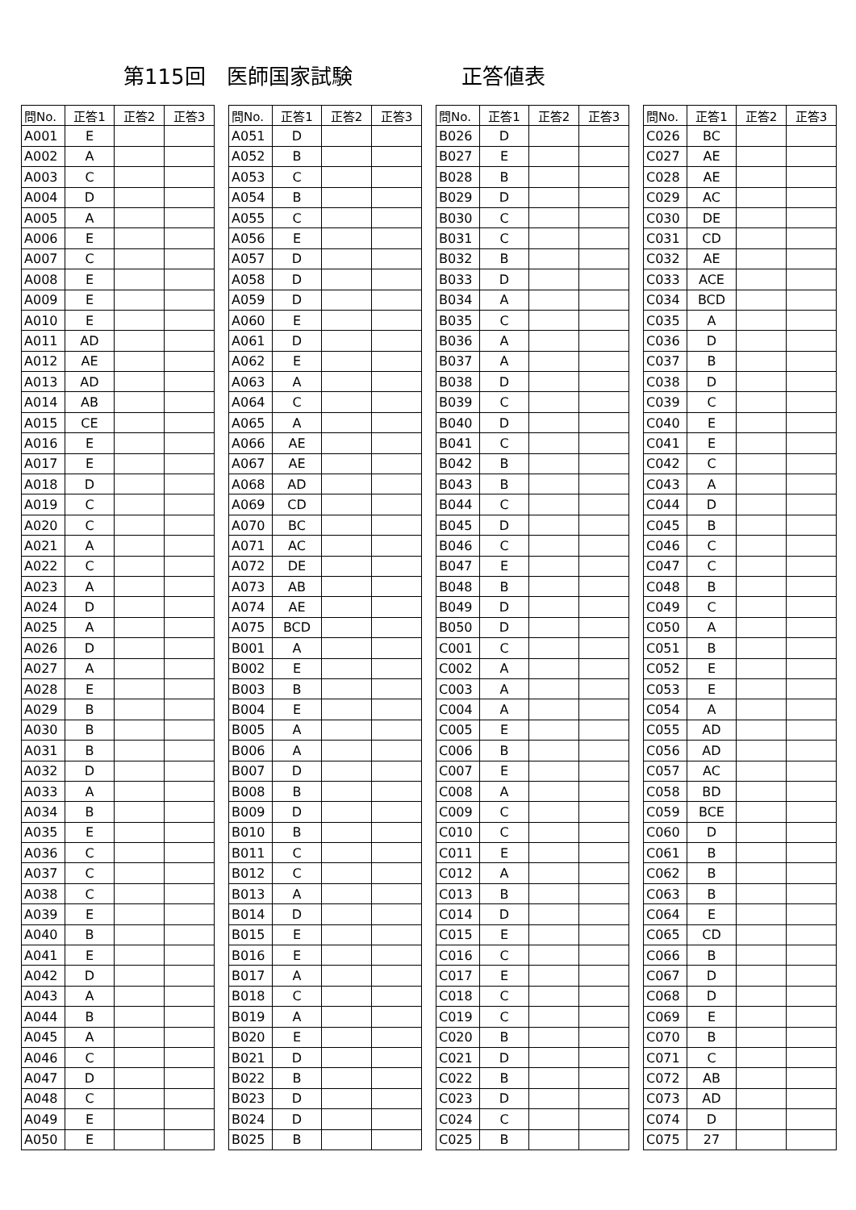第115回　医師国家試験 正答値表
| 問No. | 正答1 | 正答2 | 正答3 |
| --- | --- | --- | --- |
| A001 | E | | |
| A002 | A | | |
| A003 | C | | |
| A004 | D | | |
| A005 | A | | |
| A006 | E | | |
| A007 | C | | |
| A008 | E | | |
| A009 | E | | |
| A010 | E | | |
| A011 | AD | | |
| A012 | AE | | |
| A013 | AD | | |
| A014 | AB | | |
| A015 | CE | | |
| A016 | E | | |
| A017 | E | | |
| A018 | D | | |
| A019 | C | | |
| A020 | C | | |
| A021 | A | | |
| A022 | C | | |
| A023 | A | | |
| A024 | D | | |
| A025 | A | | |
| A026 | D | | |
| A027 | A | | |
| A028 | E | | |
| A029 | B | | |
| A030 | B | | |
| A031 | B | | |
| A032 | D | | |
| A033 | A | | |
| A034 | B | | |
| A035 | E | | |
| A036 | C | | |
| A037 | C | | |
| A038 | C | | |
| A039 | E | | |
| A040 | B | | |
| A041 | E | | |
| A042 | D | | |
| A043 | A | | |
| A044 | B | | |
| A045 | A | | |
| A046 | C | | |
| A047 | D | | |
| A048 | C | | |
| A049 | E | | |
| A050 | E | | |
| 問No. | 正答1 | 正答2 | 正答3 |
| --- | --- | --- | --- |
| A051 | D | | |
| A052 | B | | |
| A053 | C | | |
| A054 | B | | |
| A055 | C | | |
| A056 | E | | |
| A057 | D | | |
| A058 | D | | |
| A059 | D | | |
| A060 | E | | |
| A061 | D | | |
| A062 | E | | |
| A063 | A | | |
| A064 | C | | |
| A065 | A | | |
| A066 | AE | | |
| A067 | AE | | |
| A068 | AD | | |
| A069 | CD | | |
| A070 | BC | | |
| A071 | AC | | |
| A072 | DE | | |
| A073 | AB | | |
| A074 | AE | | |
| A075 | BCD | | |
| B001 | A | | |
| B002 | E | | |
| B003 | B | | |
| B004 | E | | |
| B005 | A | | |
| B006 | A | | |
| B007 | D | | |
| B008 | B | | |
| B009 | D | | |
| B010 | B | | |
| B011 | C | | |
| B012 | C | | |
| B013 | A | | |
| B014 | D | | |
| B015 | E | | |
| B016 | E | | |
| B017 | A | | |
| B018 | C | | |
| B019 | A | | |
| B020 | E | | |
| B021 | D | | |
| B022 | B | | |
| B023 | D | | |
| B024 | D | | |
| B025 | B | | |
| 問No. | 正答1 | 正答2 | 正答3 |
| --- | --- | --- | --- |
| B026 | D | | |
| B027 | E | | |
| B028 | B | | |
| B029 | D | | |
| B030 | C | | |
| B031 | C | | |
| B032 | B | | |
| B033 | D | | |
| B034 | A | | |
| B035 | C | | |
| B036 | A | | |
| B037 | A | | |
| B038 | D | | |
| B039 | C | | |
| B040 | D | | |
| B041 | C | | |
| B042 | B | | |
| B043 | B | | |
| B044 | C | | |
| B045 | D | | |
| B046 | C | | |
| B047 | E | | |
| B048 | B | | |
| B049 | D | | |
| B050 | D | | |
| C001 | C | | |
| C002 | A | | |
| C003 | A | | |
| C004 | A | | |
| C005 | E | | |
| C006 | B | | |
| C007 | E | | |
| C008 | A | | |
| C009 | C | | |
| C010 | C | | |
| C011 | E | | |
| C012 | A | | |
| C013 | B | | |
| C014 | D | | |
| C015 | E | | |
| C016 | C | | |
| C017 | E | | |
| C018 | C | | |
| C019 | C | | |
| C020 | B | | |
| C021 | D | | |
| C022 | B | | |
| C023 | D | | |
| C024 | C | | |
| C025 | B | | |
| 問No. | 正答1 | 正答2 | 正答3 |
| --- | --- | --- | --- |
| C026 | BC | | |
| C027 | AE | | |
| C028 | AE | | |
| C029 | AC | | |
| C030 | DE | | |
| C031 | CD | | |
| C032 | AE | | |
| C033 | ACE | | |
| C034 | BCD | | |
| C035 | A | | |
| C036 | D | | |
| C037 | B | | |
| C038 | D | | |
| C039 | C | | |
| C040 | E | | |
| C041 | E | | |
| C042 | C | | |
| C043 | A | | |
| C044 | D | | |
| C045 | B | | |
| C046 | C | | |
| C047 | C | | |
| C048 | B | | |
| C049 | C | | |
| C050 | A | | |
| C051 | B | | |
| C052 | E | | |
| C053 | E | | |
| C054 | A | | |
| C055 | AD | | |
| C056 | AD | | |
| C057 | AC | | |
| C058 | BD | | |
| C059 | BCE | | |
| C060 | D | | |
| C061 | B | | |
| C062 | B | | |
| C063 | B | | |
| C064 | E | | |
| C065 | CD | | |
| C066 | B | | |
| C067 | D | | |
| C068 | D | | |
| C069 | E | | |
| C070 | B | | |
| C071 | C | | |
| C072 | AB | | |
| C073 | AD | | |
| C074 | D | | |
| C075 | 27 | | |